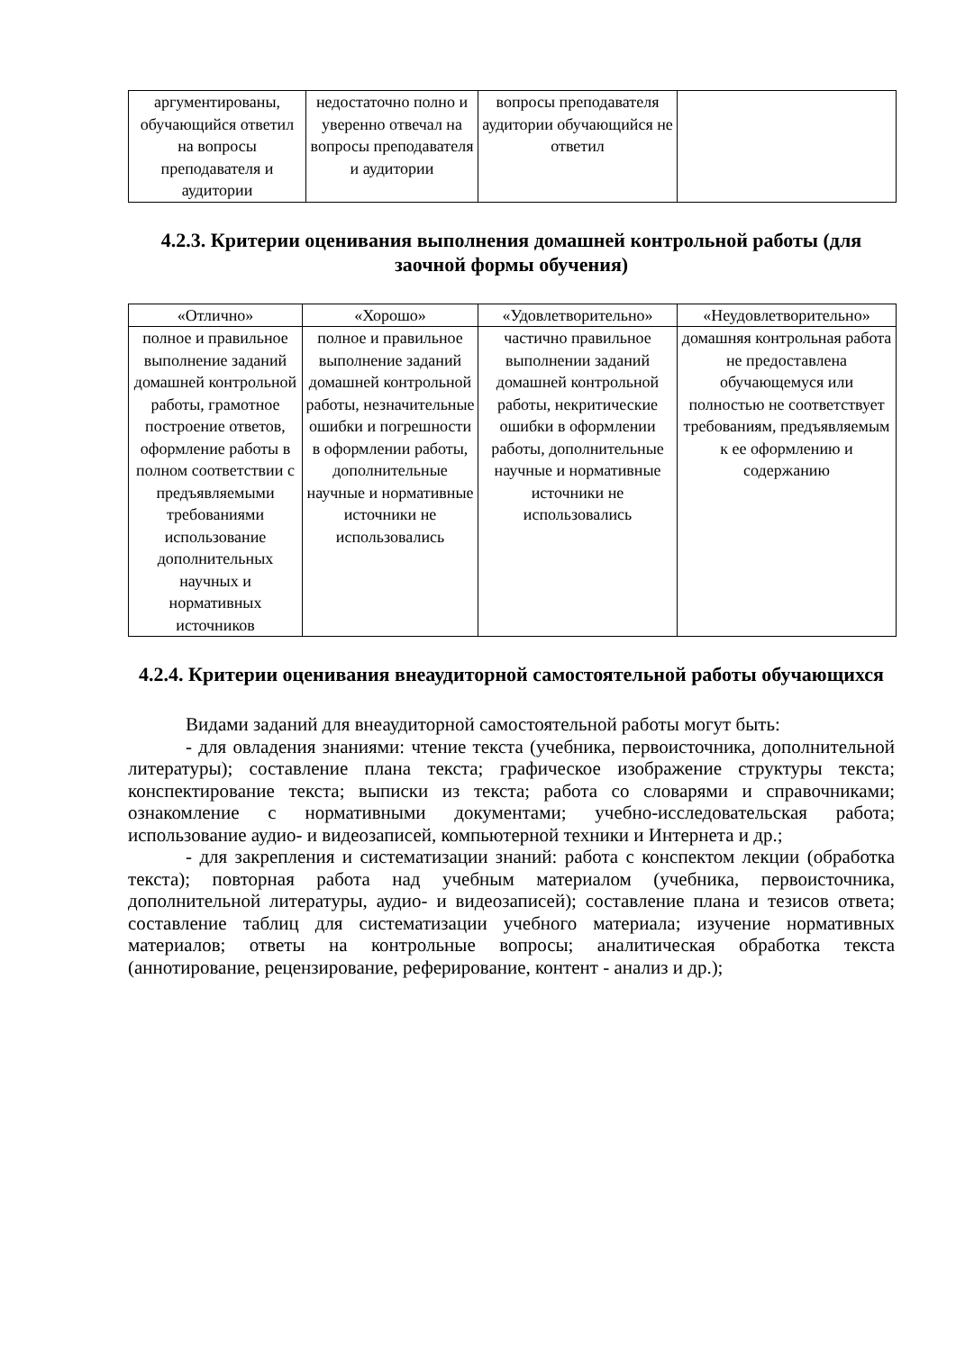| аргументированы, обучающийся ответил на вопросы преподавателя и аудитории | недостаточно полно и уверенно отвечал на вопросы преподавателя и аудитории | вопросы преподавателя аудитории обучающийся не ответил | |
4.2.3. Критерии оценивания выполнения домашней контрольной работы (для заочной формы обучения)
| «Отлично» | «Хорошо» | «Удовлетворительно» | «Неудовлетворительно» |
| --- | --- | --- | --- |
| полное и правильное выполнение заданий домашней контрольной работы, грамотное построение ответов, оформление работы в полном соответствии с предъявляемыми требованиями использование дополнительных научных и нормативных источников | полное и правильное выполнение заданий домашней контрольной работы, незначительные ошибки и погрешности в оформлении работы, дополнительные научные и нормативные источники не использовались | частично правильное выполнении заданий домашней контрольной работы, некритические ошибки в оформлении работы, дополнительные научные и нормативные источники не использовались | домашняя контрольная работа не предоставлена обучающемуся или полностью не соответствует требованиям, предъявляемым к ее оформлению и содержанию |
4.2.4. Критерии оценивания внеаудиторной самостоятельной работы обучающихся
Видами заданий для внеаудиторной самостоятельной работы могут быть:
- для овладения знаниями: чтение текста (учебника, первоисточника, дополнительной литературы); составление плана текста; графическое изображение структуры текста; конспектирование текста; выписки из текста; работа со словарями и справочниками; ознакомление с нормативными документами; учебно-исследовательская работа; использование аудио- и видеозаписей, компьютерной техники и Интернета и др.;
- для закрепления и систематизации знаний: работа с конспектом лекции (обработка текста); повторная работа над учебным материалом (учебника, первоисточника, дополнительной литературы, аудио- и видеозаписей); составление плана и тезисов ответа; составление таблиц для систематизации учебного материала; изучение нормативных материалов; ответы на контрольные вопросы; аналитическая обработка текста (аннотирование, рецензирование, реферирование, контент - анализ и др.);